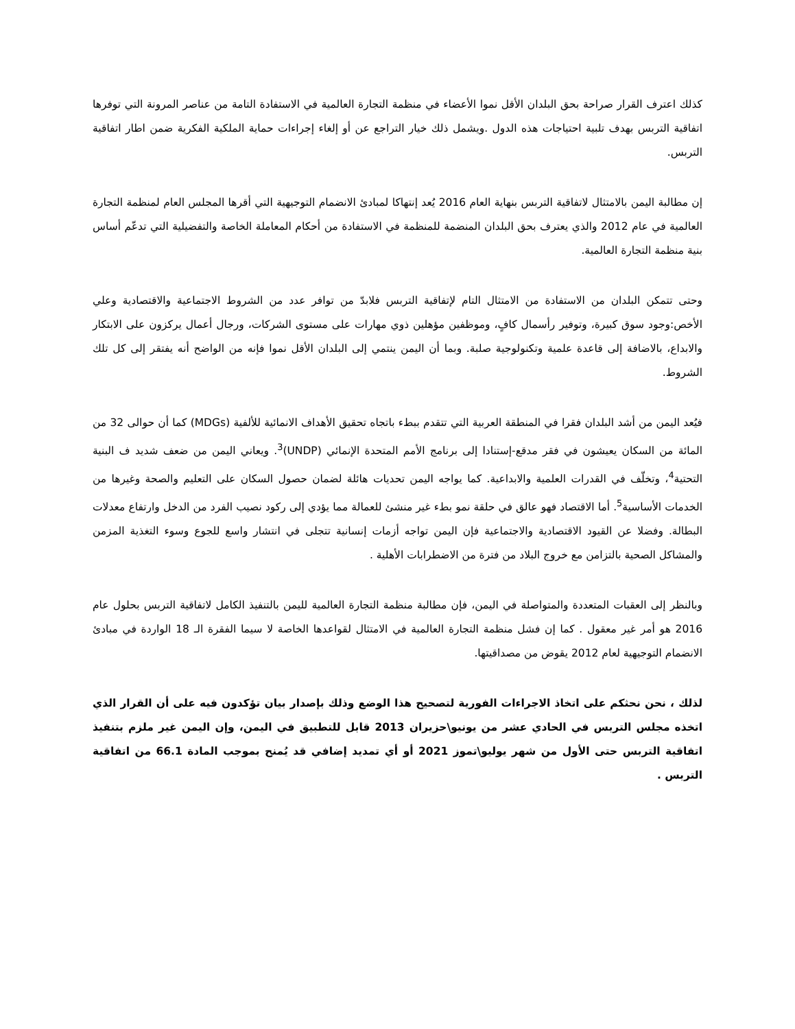كذلك اعترف القرار صراحة بحق البلدان الأقل نموا الأعضاء في منظمة التجارة العالمية في الاستفادة التامة من عناصر المرونة التي توفرها اتفاقية التربس بهدف تلبية احتياجات هذه الدول .ويشمل ذلك خيار التراجع عن أو إلغاء إجراءات حماية الملكية الفكرية ضمن اطار اتفاقية التربس.
إن مطالبة اليمن بالامتثال لاتفاقية التربس بنهاية العام 2016 يُعد إنتهاكا لمبادئ الانضمام التوجيهية التي أقرها المجلس العام لمنظمة التجارة العالمية في عام 2012 والذي يعترف بحق البلدان المنضمة للمنظمة في الاستفادة من أحكام المعاملة الخاصة والتفضيلية التي تدعّم أساس بنية منظمة التجارة العالمية.
وحتى تتمكن البلدان من الاستفادة من الامتثال التام لإتفاقية التربس فلابدّ من توافر عدد من الشروط الاجتماعية والاقتصادية وعلي الأخص:وجود سوق كبيرة، وتوفير رأسمال كافٍ، وموظفين مؤهلين ذوي مهارات على مستوى الشركات، ورجال أعمال يركزون على الابتكار والابداع، بالاضافة إلى قاعدة علمية وتكنولوجية صلبة. وبما أن اليمن ينتمي إلى البلدان الأقل نموا فإنه من الواضح أنه يفتقر إلى كل تلك الشروط.
فيُعد اليمن من أشد البلدان فقرا في المنطقة العربية التي تتقدم ببطء باتجاه تحقيق الأهداف الانمائية للألفية (MDGs) كما أن حوالى 32 من المائة من السكان يعيشون في فقر مدقع-إستنادا إلى برنامج الأمم المتحدة الإنمائي (UNDP)<sup>3</sup>. ويعاني اليمن من ضعف شديد ف البنية التحتية<sup>4</sup>، وتخلّف في القدرات العلمية والابداعية. كما يواجه اليمن تحديات هائلة لضمان حصول السكان على التعليم والصحة وغيرها من الخدمات الأساسية<sup>5</sup>. أما الاقتصاد فهو عالق في حلقة نمو بطء غير منشئ للعمالة مما يؤدي إلى ركود نصيب الفرد من الدخل وارتفاع معدلات البطالة. وفضلا عن القيود الاقتصادية والاجتماعية فإن اليمن تواجه أزمات إنسانية تتجلى في انتشار واسع للجوع وسوء التغذية المزمن والمشاكل الصحية بالتزامن مع خروج البلاد من فترة من الاضطرابات الأهلية .
وبالنظر إلى العقبات المتعددة والمتواصلة في اليمن، فإن مطالبة منظمة التجارة العالمية لليمن بالتنفيذ الكامل لاتفاقية التربس بحلول عام 2016 هو أمر غير معقول . كما إن فشل منظمة التجارة العالمية في الامتثال لقواعدها الخاصة لا سيما الفقرة الـ 18 الواردة في مبادئ الانضمام التوجيهية لعام 2012 يقوض من مصداقيتها.
لذلك ، نحن نحثكم على اتخاذ الاجراءات الفورية لتصحيح هذا الوضع وذلك بإصدار بيان تؤكدون فيه على أن القرار الذي اتخذه مجلس التربس في الحادي عشر من يونيو\حزيران 2013 قابل للتطبيق في اليمن، وإن اليمن غير ملزم بتنفيذ اتفاقية التربس حتى الأول من شهر يوليو\تموز 2021 أو أي تمديد إضافي قد يُمنح بموجب المادة 66.1 من اتفاقية التربس .